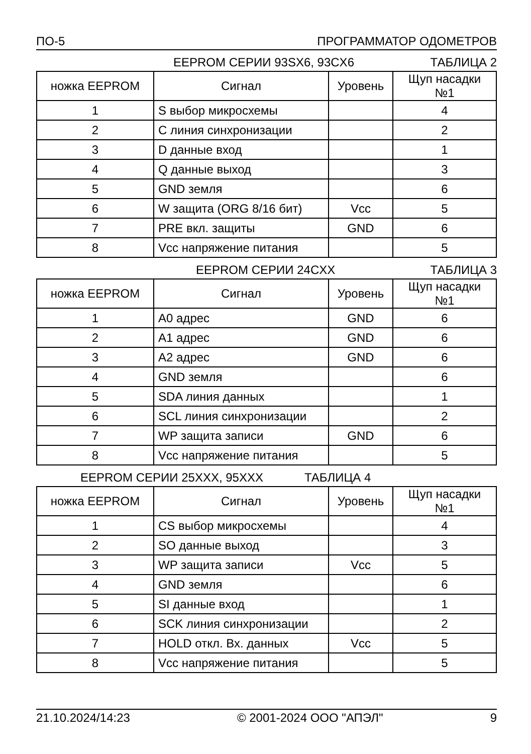ПО-5 ПРОГРАММАТОР ОДОМЕТРОВ
EEPROM СЕРИИ 93SX6, 93CX6 ТАБЛИЦА 2
| ножка EEPROM | Сигнал | Уровень | Щуп насадки №1 |
| 1 | S выбор микросхемы | | 4 |
| 2 | C линия синхронизации | | 2 |
| 3 | D данные вход | | 1 |
| 4 | Q данные выход | | 3 |
| 5 | GND земля | | 6 |
| 6 | W защита (ORG 8/16 бит) | Vcc | 5 |
| 7 | PRE вкл. защиты | GND | 6 |
| 8 | Vcc напряжение питания | | 5 |
EEPROM СЕРИИ 24CXX ТАБЛИЦА 3
| ножка EEPROM | Сигнал | Уровень | Щуп насадки №1 |
| 1 | A0 адрес | GND | 6 |
| 2 | A1 адрес | GND | 6 |
| 3 | A2 адрес | GND | 6 |
| 4 | GND земля | | 6 |
| 5 | SDA линия данных | | 1 |
| 6 | SCL линия синхронизации | | 2 |
| 7 | WP защита записи | GND | 6 |
| 8 | Vcc напряжение питания | | 5 |
EEPROM СЕРИИ 25XXX, 95XXX ТАБЛИЦА 4
| ножка EEPROM | Сигнал | Уровень | Щуп насадки №1 |
| 1 | CS выбор микросхемы | | 4 |
| 2 | SO данные выход | | 3 |
| 3 | WP защита записи | Vcc | 5 |
| 4 | GND земля | | 6 |
| 5 | SI данные вход | | 1 |
| 6 | SCK линия синхронизации | | 2 |
| 7 | HOLD откл. Вх. данных | Vcc | 5 |
| 8 | Vcc напряжение питания | | 5 |
21.10.2024/14:23 © 2001-2024 ООО "АПЭЛ" 9